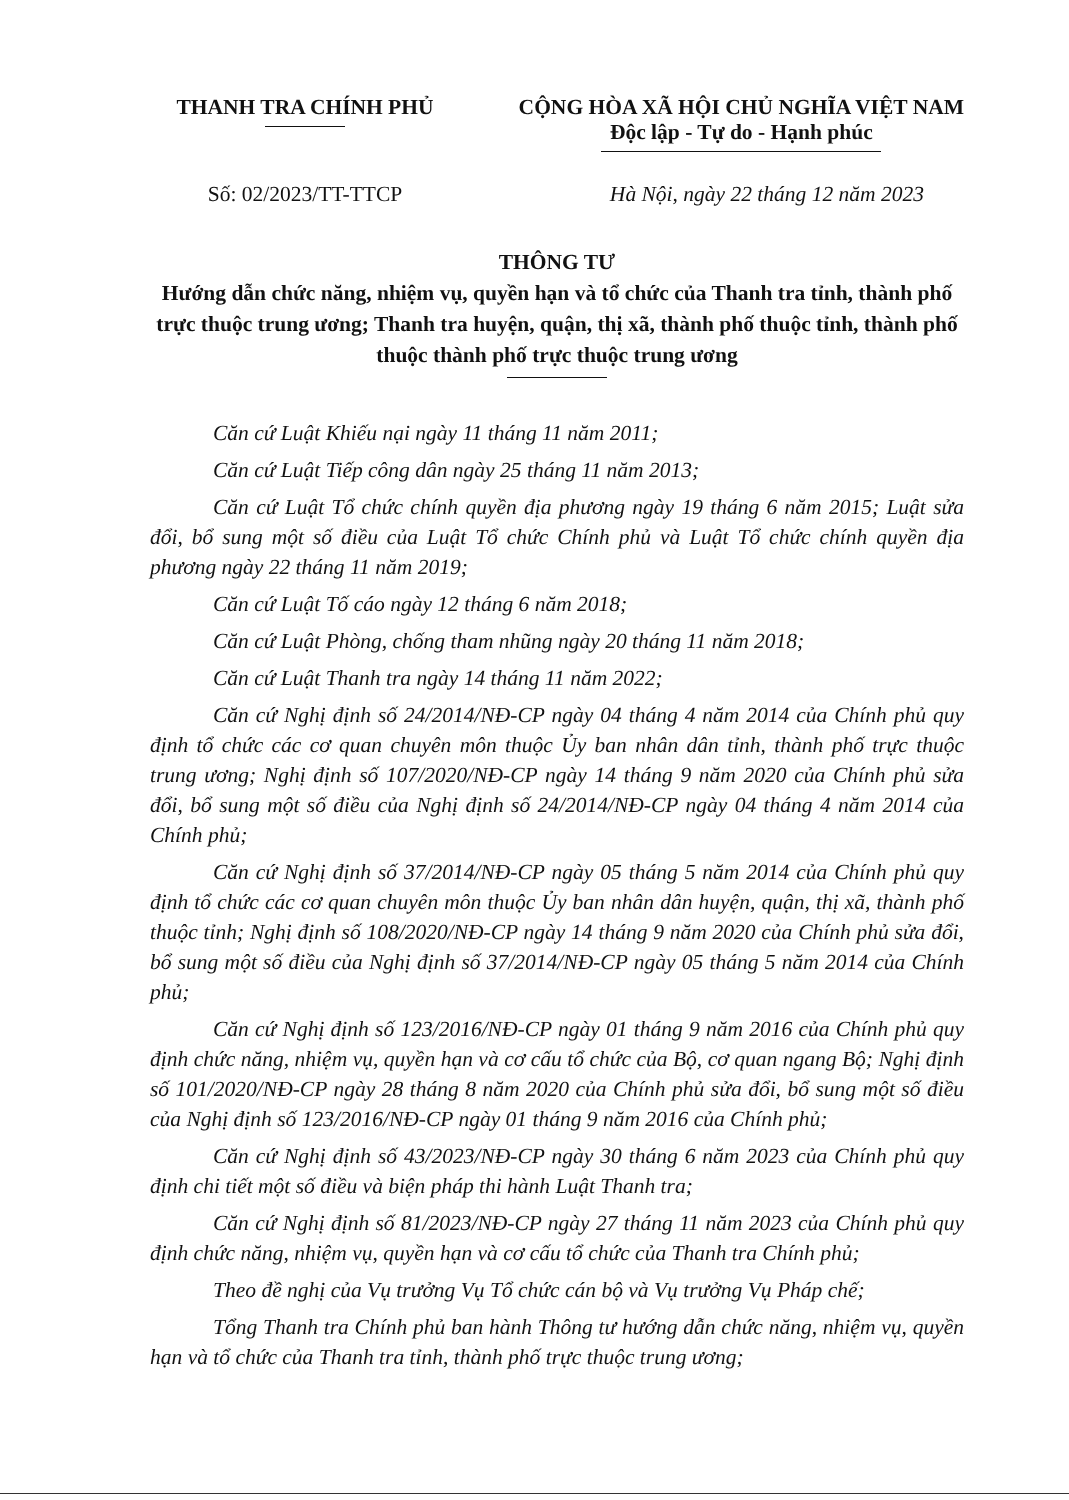THANH TRA CHÍNH PHỦ CỘNG HÒA XÃ HỘI CHỦ NGHĨA VIỆT NAM
Độc lập - Tự do - Hạnh phúc
Số: 02/2023/TT-TTCP Hà Nội, ngày 22 tháng 12 năm 2023
THÔNG TƯ
Hướng dẫn chức năng, nhiệm vụ, quyền hạn và tổ chức của Thanh tra tỉnh, thành phố trực thuộc trung ương; Thanh tra huyện, quận, thị xã, thành phố thuộc tỉnh, thành phố thuộc thành phố trực thuộc trung ương
Căn cứ Luật Khiếu nại ngày 11 tháng 11 năm 2011;
Căn cứ Luật Tiếp công dân ngày 25 tháng 11 năm 2013;
Căn cứ Luật Tổ chức chính quyền địa phương ngày 19 tháng 6 năm 2015; Luật sửa đổi, bổ sung một số điều của Luật Tổ chức Chính phủ và Luật Tổ chức chính quyền địa phương ngày 22 tháng 11 năm 2019;
Căn cứ Luật Tố cáo ngày 12 tháng 6 năm 2018;
Căn cứ Luật Phòng, chống tham nhũng ngày 20 tháng 11 năm 2018;
Căn cứ Luật Thanh tra ngày 14 tháng 11 năm 2022;
Căn cứ Nghị định số 24/2014/NĐ-CP ngày 04 tháng 4 năm 2014 của Chính phủ quy định tổ chức các cơ quan chuyên môn thuộc Ủy ban nhân dân tỉnh, thành phố trực thuộc trung ương; Nghị định số 107/2020/NĐ-CP ngày 14 tháng 9 năm 2020 của Chính phủ sửa đổi, bổ sung một số điều của Nghị định số 24/2014/NĐ-CP ngày 04 tháng 4 năm 2014 của Chính phủ;
Căn cứ Nghị định số 37/2014/NĐ-CP ngày 05 tháng 5 năm 2014 của Chính phủ quy định tổ chức các cơ quan chuyên môn thuộc Ủy ban nhân dân huyện, quận, thị xã, thành phố thuộc tỉnh; Nghị định số 108/2020/NĐ-CP ngày 14 tháng 9 năm 2020 của Chính phủ sửa đổi, bổ sung một số điều của Nghị định số 37/2014/NĐ-CP ngày 05 tháng 5 năm 2014 của Chính phủ;
Căn cứ Nghị định số 123/2016/NĐ-CP ngày 01 tháng 9 năm 2016 của Chính phủ quy định chức năng, nhiệm vụ, quyền hạn và cơ cấu tổ chức của Bộ, cơ quan ngang Bộ; Nghị định số 101/2020/NĐ-CP ngày 28 tháng 8 năm 2020 của Chính phủ sửa đổi, bổ sung một số điều của Nghị định số 123/2016/NĐ-CP ngày 01 tháng 9 năm 2016 của Chính phủ;
Căn cứ Nghị định số 43/2023/NĐ-CP ngày 30 tháng 6 năm 2023 của Chính phủ quy định chi tiết một số điều và biện pháp thi hành Luật Thanh tra;
Căn cứ Nghị định số 81/2023/NĐ-CP ngày 27 tháng 11 năm 2023 của Chính phủ quy định chức năng, nhiệm vụ, quyền hạn và cơ cấu tổ chức của Thanh tra Chính phủ;
Theo đề nghị của Vụ trưởng Vụ Tổ chức cán bộ và Vụ trưởng Vụ Pháp chế;
Tổng Thanh tra Chính phủ ban hành Thông tư hướng dẫn chức năng, nhiệm vụ, quyền hạn và tổ chức của Thanh tra tỉnh, thành phố trực thuộc trung ương;